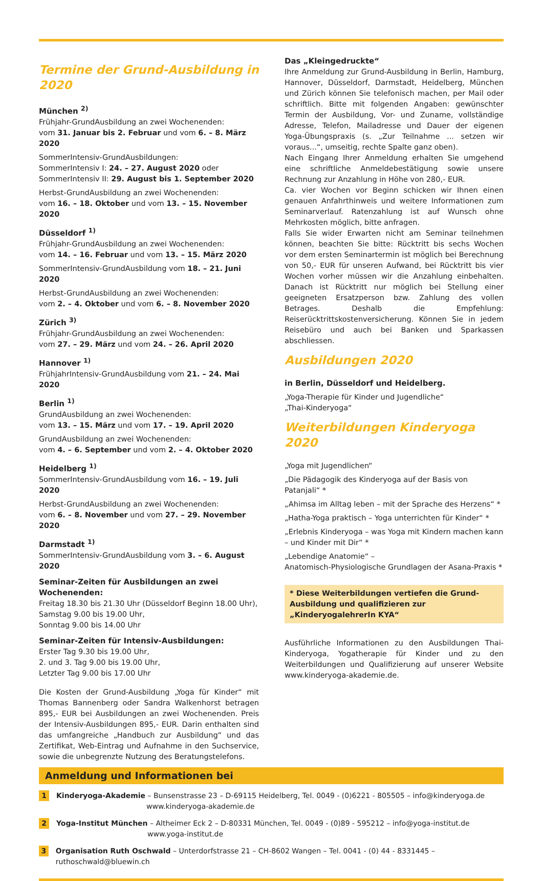Termine der Grund-Ausbildung in 2020
München <sup>2)</sup>
Frühjahr-GrundAusbildung an zwei Wochenenden:
vom 31. Januar bis 2. Februar und vom 6. – 8. März 2020
SommerIntensiv-GrundAusbildungen:
SommerIntensiv I: 24. – 27. August 2020 oder
SommerIntensiv II: 29. August bis 1. September 2020
Herbst-GrundAusbildung an zwei Wochenenden:
vom 16. – 18. Oktober und vom 13. – 15. November 2020
Düsseldorf <sup>1)</sup>
Frühjahr-GrundAusbildung an zwei Wochenenden:
vom 14. – 16. Februar und vom 13. – 15. März 2020
SommerIntensiv-GrundAusbildung vom 18. – 21. Juni 2020
Herbst-GrundAusbildung an zwei Wochenenden:
vom 2. – 4. Oktober und vom 6. – 8. November 2020
Zürich <sup>3)</sup>
Frühjahr-GrundAusbildung an zwei Wochenenden:
vom 27. – 29. März und vom 24. – 26. April 2020
Hannover <sup>1)</sup>
FrühjahrIntensiv-GrundAusbildung vom 21. – 24. Mai 2020
Berlin <sup>1)</sup>
GrundAusbildung an zwei Wochenenden:
vom 13. – 15. März und vom 17. – 19. April 2020
GrundAusbildung an zwei Wochenenden:
vom 4. – 6. September und vom 2. – 4. Oktober 2020
Heidelberg <sup>1)</sup>
SommerIntensiv-GrundAusbildung vom 16. – 19. Juli 2020
Herbst-GrundAusbildung an zwei Wochenenden:
vom 6. – 8. November und vom 27. – 29. November 2020
Darmstadt <sup>1)</sup>
SommerIntensiv-GrundAusbildung vom 3. – 6. August 2020
Seminar-Zeiten für Ausbildungen an zwei Wochenenden:
Freitag 18.30 bis 21.30 Uhr (Düsseldorf Beginn 18.00 Uhr),
Samstag 9.00 bis 19.00 Uhr,
Sonntag 9.00 bis 14.00 Uhr
Seminar-Zeiten für Intensiv-Ausbildungen:
Erster Tag 9.30 bis 19.00 Uhr,
2. und 3. Tag 9.00 bis 19.00 Uhr,
Letzter Tag 9.00 bis 17.00 Uhr
Die Kosten der Grund-Ausbildung „Yoga für Kinder“ mit Thomas Bannenberg oder Sandra Walkenhorst betragen 895,- EUR bei Ausbildungen an zwei Wochenenden. Preis der Intensiv-Ausbildungen 895,- EUR. Darin enthalten sind das umfangreiche „Handbuch zur Ausbildung“ und das Zertifikat, Web-Eintrag und Aufnahme in den Suchservice, sowie die unbegrenzte Nutzung des Beratungstelefons.
Das „Kleingedruckte“
Ihre Anmeldung zur Grund-Ausbildung in Berlin, Hamburg, Hannover, Düsseldorf, Darmstadt, Heidelberg, München und Zürich können Sie telefonisch machen, per Mail oder schriftlich. Bitte mit folgenden Angaben: gewünschter Termin der Ausbildung, Vor- und Zuname, vollständige Adresse, Telefon, Mailadresse und Dauer der eigenen Yoga-Übungspraxis (s. „Zur Teilnahme ... setzen wir voraus...“, umseitig, rechte Spalte ganz oben).
Nach Eingang Ihrer Anmeldung erhalten Sie umgehend eine schriftliche Anmeldebestätigung sowie unsere Rechnung zur Anzahlung in Höhe von 280,- EUR.
Ca. vier Wochen vor Beginn schicken wir Ihnen einen genauen Anfahrthinweis und weitere Informationen zum Seminarverlauf. Ratenzahlung ist auf Wunsch ohne Mehrkosten möglich, bitte anfragen.
Falls Sie wider Erwarten nicht am Seminar teilnehmen können, beachten Sie bitte: Rücktritt bis sechs Wochen vor dem ersten Seminartermin ist möglich bei Berechnung von 50,- EUR für unseren Aufwand, bei Rücktritt bis vier Wochen vorher müssen wir die Anzahlung einbehalten. Danach ist Rücktritt nur möglich bei Stellung einer geeigneten Ersatzperson bzw. Zahlung des vollen Betrages. Deshalb die Empfehlung: Reiserücktrittskostenversicherung. Können Sie in jedem Reisebüro und auch bei Banken und Sparkassen abschliessen.
Ausbildungen 2020
in Berlin, Düsseldorf und Heidelberg.
„Yoga-Therapie für Kinder und Jugendliche“
„Thai-Kinderyoga“
Weiterbildungen Kinderyoga 2020
„Yoga mit Jugendlichen“
„Die Pädagogik des Kinderyoga auf der Basis von Patanjali“ *
„Ahimsa im Alltag leben – mit der Sprache des Herzens“ *
„Hatha-Yoga praktisch – Yoga unterrichten für Kinder“ *
„Erlebnis Kinderyoga – was Yoga mit Kindern machen kann – und Kinder mit Dir“ *
„Lebendige Anatomie“ –
Anatomisch-Physiologische Grundlagen der Asana-Praxis *
* Diese Weiterbildungen vertiefen die Grund-Ausbildung und qualifizieren zur „KinderyogalehrerIn KYA“
Ausführliche Informationen zu den Ausbildungen Thai-Kinderyoga, Yogatherapie für Kinder und zu den Weiterbildungen und Qualifizierung auf unserer Website www.kinderyoga-akademie.de.
Anmeldung und Informationen bei
1
Kinderyoga-Akademie – Bunsenstrasse 23 – D-69115 Heidelberg, Tel. 0049 - (0)6221 - 805505 – info@kinderyoga.de
www.kinderyoga-akademie.de
2
Yoga-Institut München – Altheimer Eck 2 – D-80331 München, Tel. 0049 - (0)89 - 595212 – info@yoga-institut.de
www.yoga-institut.de
3
Organisation Ruth Oschwald – Unterdorfstrasse 21 – CH-8602 Wangen – Tel. 0041 - (0) 44 - 8331445 – ruthoschwald@bluewin.ch